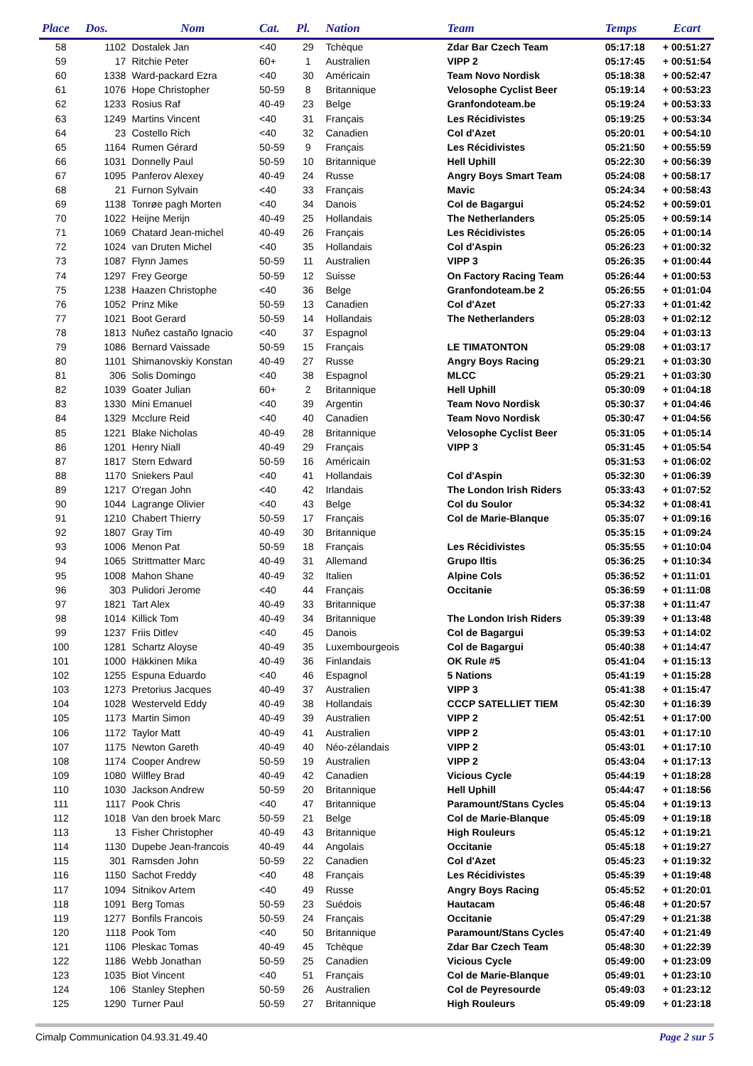| Place | Dos. | Nom | Cat. | Pl. | Nation | Team | Temps | Ecart |
| --- | --- | --- | --- | --- | --- | --- | --- | --- |
| 58 | 1102 | Dostalek Jan | <40 | 29 | Tchèque | Zdar Bar Czech Team | 05:17:18 | + 00:51:27 |
| 59 | 17 | Ritchie Peter | 60+ | 1 | Australien | VIPP 2 | 05:17:45 | + 00:51:54 |
| 60 | 1338 | Ward-packard Ezra | <40 | 30 | Américain | Team Novo Nordisk | 05:18:38 | + 00:52:47 |
| 61 | 1076 | Hope Christopher | 50-59 | 8 | Britannique | Velosophe Cyclist Beer | 05:19:14 | + 00:53:23 |
| 62 | 1233 | Rosius Raf | 40-49 | 23 | Belge | Granfondoteam.be | 05:19:24 | + 00:53:33 |
| 63 | 1249 | Martins Vincent | <40 | 31 | Français | Les Récidivistes | 05:19:25 | + 00:53:34 |
| 64 | 23 | Costello Rich | <40 | 32 | Canadien | Col d'Azet | 05:20:01 | + 00:54:10 |
| 65 | 1164 | Rumen Gérard | 50-59 | 9 | Français | Les Récidivistes | 05:21:50 | + 00:55:59 |
| 66 | 1031 | Donnelly Paul | 50-59 | 10 | Britannique | Hell Uphill | 05:22:30 | + 00:56:39 |
| 67 | 1095 | Panferov Alexey | 40-49 | 24 | Russe | Angry Boys Smart Team | 05:24:08 | + 00:58:17 |
| 68 | 21 | Furnon Sylvain | <40 | 33 | Français | Mavic | 05:24:34 | + 00:58:43 |
| 69 | 1138 | Tonrøe pagh Morten | <40 | 34 | Danois | Col de Bagargui | 05:24:52 | + 00:59:01 |
| 70 | 1022 | Heijne Merijn | 40-49 | 25 | Hollandais | The Netherlanders | 05:25:05 | + 00:59:14 |
| 71 | 1069 | Chatard Jean-michel | 40-49 | 26 | Français | Les Récidivistes | 05:26:05 | + 01:00:14 |
| 72 | 1024 | van Druten Michel | <40 | 35 | Hollandais | Col d'Aspin | 05:26:23 | + 01:00:32 |
| 73 | 1087 | Flynn James | 50-59 | 11 | Australien | VIPP 3 | 05:26:35 | + 01:00:44 |
| 74 | 1297 | Frey George | 50-59 | 12 | Suisse | On Factory Racing Team | 05:26:44 | + 01:00:53 |
| 75 | 1238 | Haazen Christophe | <40 | 36 | Belge | Granfondoteam.be 2 | 05:26:55 | + 01:01:04 |
| 76 | 1052 | Prinz Mike | 50-59 | 13 | Canadien | Col d'Azet | 05:27:33 | + 01:01:42 |
| 77 | 1021 | Boot Gerard | 50-59 | 14 | Hollandais | The Netherlanders | 05:28:03 | + 01:02:12 |
| 78 | 1813 | Nuñez castaño Ignacio | <40 | 37 | Espagnol | | 05:29:04 | + 01:03:13 |
| 79 | 1086 | Bernard Vaissade | 50-59 | 15 | Français | LE TIMATONTON | 05:29:08 | + 01:03:17 |
| 80 | 1101 | Shimanovskiy Konstan | 40-49 | 27 | Russe | Angry Boys Racing | 05:29:21 | + 01:03:30 |
| 81 | 306 | Solis Domingo | <40 | 38 | Espagnol | MLCC | 05:29:21 | + 01:03:30 |
| 82 | 1039 | Goater Julian | 60+ | 2 | Britannique | Hell Uphill | 05:30:09 | + 01:04:18 |
| 83 | 1330 | Mini Emanuel | <40 | 39 | Argentin | Team Novo Nordisk | 05:30:37 | + 01:04:46 |
| 84 | 1329 | Mcclure Reid | <40 | 40 | Canadien | Team Novo Nordisk | 05:30:47 | + 01:04:56 |
| 85 | 1221 | Blake Nicholas | 40-49 | 28 | Britannique | Velosophe Cyclist Beer | 05:31:05 | + 01:05:14 |
| 86 | 1201 | Henry Niall | 40-49 | 29 | Français | VIPP 3 | 05:31:45 | + 01:05:54 |
| 87 | 1817 | Stern Edward | 50-59 | 16 | Américain | | 05:31:53 | + 01:06:02 |
| 88 | 1170 | Sniekers Paul | <40 | 41 | Hollandais | Col d'Aspin | 05:32:30 | + 01:06:39 |
| 89 | 1217 | O'regan John | <40 | 42 | Irlandais | The London Irish Riders | 05:33:43 | + 01:07:52 |
| 90 | 1044 | Lagrange Olivier | <40 | 43 | Belge | Col du Soulor | 05:34:32 | + 01:08:41 |
| 91 | 1210 | Chabert Thierry | 50-59 | 17 | Français | Col de Marie-Blanque | 05:35:07 | + 01:09:16 |
| 92 | 1807 | Gray Tim | 40-49 | 30 | Britannique | | 05:35:15 | + 01:09:24 |
| 93 | 1006 | Menon Pat | 50-59 | 18 | Français | Les Récidivistes | 05:35:55 | + 01:10:04 |
| 94 | 1065 | Strittmatter Marc | 40-49 | 31 | Allemand | Grupo Iltis | 05:36:25 | + 01:10:34 |
| 95 | 1008 | Mahon Shane | 40-49 | 32 | Italien | Alpine Cols | 05:36:52 | + 01:11:01 |
| 96 | 303 | Pulidori Jerome | <40 | 44 | Français | Occitanie | 05:36:59 | + 01:11:08 |
| 97 | 1821 | Tart Alex | 40-49 | 33 | Britannique | | 05:37:38 | + 01:11:47 |
| 98 | 1014 | Killick Tom | 40-49 | 34 | Britannique | The London Irish Riders | 05:39:39 | + 01:13:48 |
| 99 | 1237 | Friis Ditlev | <40 | 45 | Danois | Col de Bagargui | 05:39:53 | + 01:14:02 |
| 100 | 1281 | Schartz Aloyse | 40-49 | 35 | Luxembourgeois | Col de Bagargui | 05:40:38 | + 01:14:47 |
| 101 | 1000 | Häkkinen Mika | 40-49 | 36 | Finlandais | OK Rule #5 | 05:41:04 | + 01:15:13 |
| 102 | 1255 | Espuna Eduardo | <40 | 46 | Espagnol | 5 Nations | 05:41:19 | + 01:15:28 |
| 103 | 1273 | Pretorius Jacques | 40-49 | 37 | Australien | VIPP 3 | 05:41:38 | + 01:15:47 |
| 104 | 1028 | Westerveld Eddy | 40-49 | 38 | Hollandais | CCCP SATELLIET TIEM | 05:42:30 | + 01:16:39 |
| 105 | 1173 | Martin Simon | 40-49 | 39 | Australien | VIPP 2 | 05:42:51 | + 01:17:00 |
| 106 | 1172 | Taylor Matt | 40-49 | 41 | Australien | VIPP 2 | 05:43:01 | + 01:17:10 |
| 107 | 1175 | Newton Gareth | 40-49 | 40 | Néo-zélandais | VIPP 2 | 05:43:01 | + 01:17:10 |
| 108 | 1174 | Cooper Andrew | 50-59 | 19 | Australien | VIPP 2 | 05:43:04 | + 01:17:13 |
| 109 | 1080 | Wilfley Brad | 40-49 | 42 | Canadien | Vicious Cycle | 05:44:19 | + 01:18:28 |
| 110 | 1030 | Jackson Andrew | 50-59 | 20 | Britannique | Hell Uphill | 05:44:47 | + 01:18:56 |
| 111 | 1117 | Pook Chris | <40 | 47 | Britannique | Paramount/Stans Cycles | 05:45:04 | + 01:19:13 |
| 112 | 1018 | Van den broek Marc | 50-59 | 21 | Belge | Col de Marie-Blanque | 05:45:09 | + 01:19:18 |
| 113 | 13 | Fisher Christopher | 40-49 | 43 | Britannique | High Rouleurs | 05:45:12 | + 01:19:21 |
| 114 | 1130 | Dupebe Jean-francois | 40-49 | 44 | Angolais | Occitanie | 05:45:18 | + 01:19:27 |
| 115 | 301 | Ramsden John | 50-59 | 22 | Canadien | Col d'Azet | 05:45:23 | + 01:19:32 |
| 116 | 1150 | Sachot Freddy | <40 | 48 | Français | Les Récidivistes | 05:45:39 | + 01:19:48 |
| 117 | 1094 | Sitnikov Artem | <40 | 49 | Russe | Angry Boys Racing | 05:45:52 | + 01:20:01 |
| 118 | 1091 | Berg Tomas | 50-59 | 23 | Suédois | Hautacam | 05:46:48 | + 01:20:57 |
| 119 | 1277 | Bonfils Francois | 50-59 | 24 | Français | Occitanie | 05:47:29 | + 01:21:38 |
| 120 | 1118 | Pook Tom | <40 | 50 | Britannique | Paramount/Stans Cycles | 05:47:40 | + 01:21:49 |
| 121 | 1106 | Pleskac Tomas | 40-49 | 45 | Tchèque | Zdar Bar Czech Team | 05:48:30 | + 01:22:39 |
| 122 | 1186 | Webb Jonathan | 50-59 | 25 | Canadien | Vicious Cycle | 05:49:00 | + 01:23:09 |
| 123 | 1035 | Biot Vincent | <40 | 51 | Français | Col de Marie-Blanque | 05:49:01 | + 01:23:10 |
| 124 | 106 | Stanley Stephen | 50-59 | 26 | Australien | Col de Peyresourde | 05:49:03 | + 01:23:12 |
| 125 | 1290 | Turner Paul | 50-59 | 27 | Britannique | High Rouleurs | 05:49:09 | + 01:23:18 |
Page 2 sur 5 Cimalp Communication 04.93.31.49.40